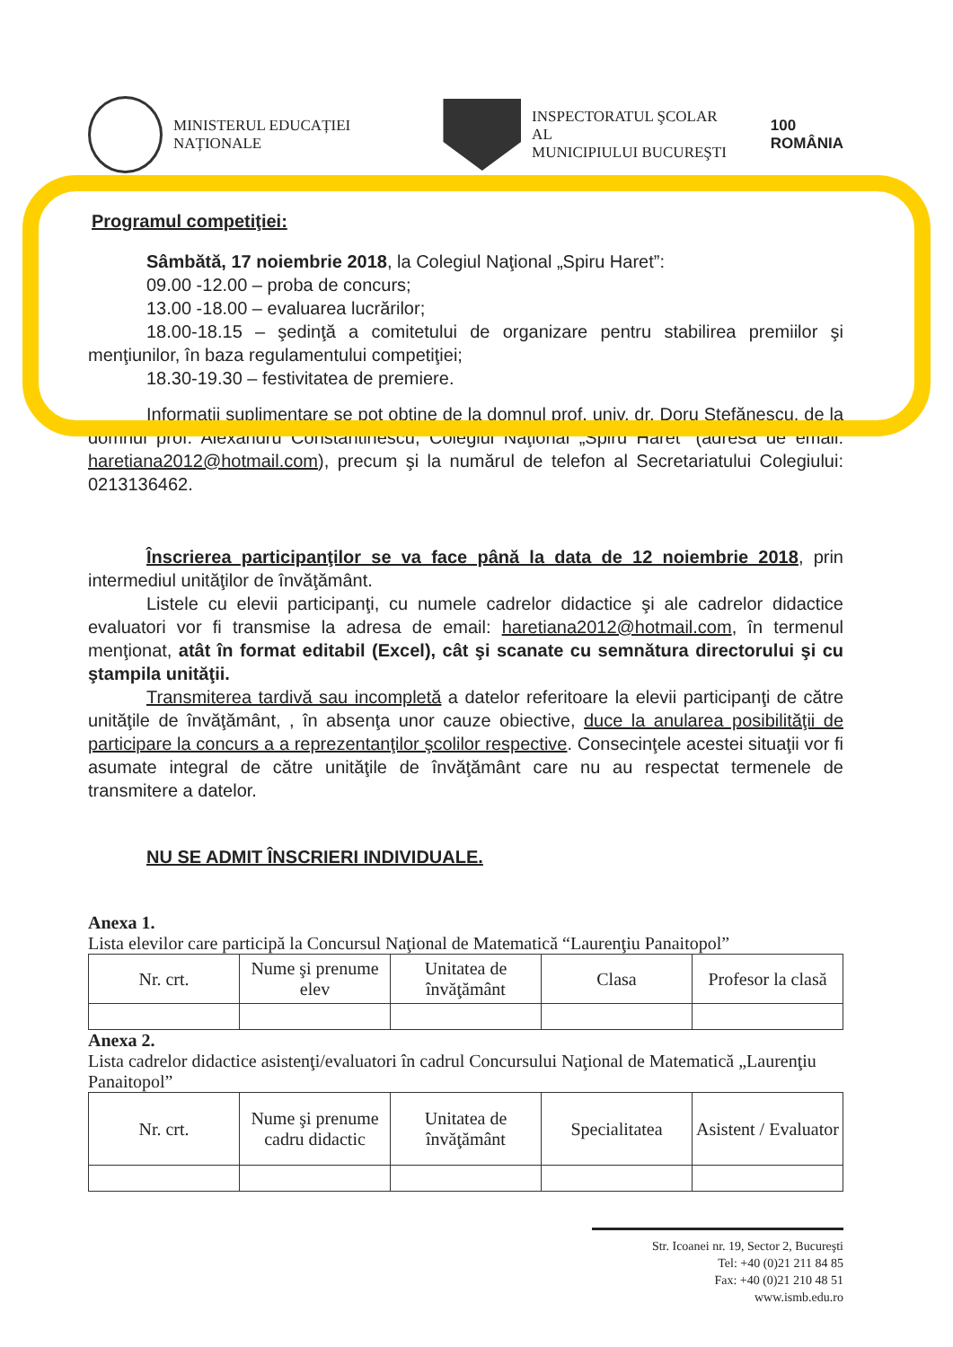MINISTERUL EDUCAȚIEI NAȚIONALE
INSPECTORATUL ŞCOLAR AL
MUNICIPIULUI BUCUREŞTI
100
ROMÂNIA
Programul competiţiei:
Sâmbătă, 17 noiembrie 2018, la Colegiul Naţional „Spiru Haret”:
09.00 -12.00 – proba de concurs;
13.00 -18.00 – evaluarea lucrărilor;
18.00-18.15 – şedinţă a comitetului de organizare pentru stabilirea premiilor şi menţiunilor, în baza regulamentului competiţiei;
18.30-19.30 – festivitatea de premiere.
Informaţii suplimentare se pot obţine de la domnul prof. univ. dr. Doru Ştefănescu, de la domnul prof. Alexandru Constantinescu, Colegiul Naţional „Spiru Haret” (adresa de email: haretiana2012@hotmail.com), precum şi la numărul de telefon al Secretariatului Colegiului: 0213136462.
Înscrierea participanţilor se va face până la data de 12 noiembrie 2018, prin intermediul unităţilor de învăţământ.
Listele cu elevii participanţi, cu numele cadrelor didactice şi ale cadrelor didactice evaluatori vor fi transmise la adresa de email: haretiana2012@hotmail.com, în termenul menţionat, atât în format editabil (Excel), cât şi scanate cu semnătura directorului şi cu ştampila unităţii.
Transmiterea tardivă sau incompletă a datelor referitoare la elevii participanţi de către unităţile de învăţământ, , în absenţa unor cauze obiective, duce la anularea posibilităţii de participare la concurs a a reprezentanţilor şcolilor respective. Consecinţele acestei situaţii vor fi asumate integral de către unităţile de învăţământ care nu au respectat termenele de transmitere a datelor.
NU SE ADMIT ÎNSCRIERI INDIVIDUALE.
Anexa 1.
Lista elevilor care participă la Concursul Naţional de Matematică “Laurenţiu Panaitopol”
| Nr. crt. | Nume şi prenume elev | Unitatea de învăţământ | Clasa | Profesor la clasă |
Anexa 2.
Lista cadrelor didactice asistenţi/evaluatori în cadrul Concursului Naţional de Matematică „Laurenţiu Panaitopol”
| Nr. crt. | Nume şi prenume cadru didactic | Unitatea de învăţământ | Specialitatea | Asistent / Evaluator |
Str. Icoanei nr. 19, Sector 2, Bucureşti
Tel: +40 (0)21 211 84 85
Fax: +40 (0)21 210 48 51
www.ismb.edu.ro